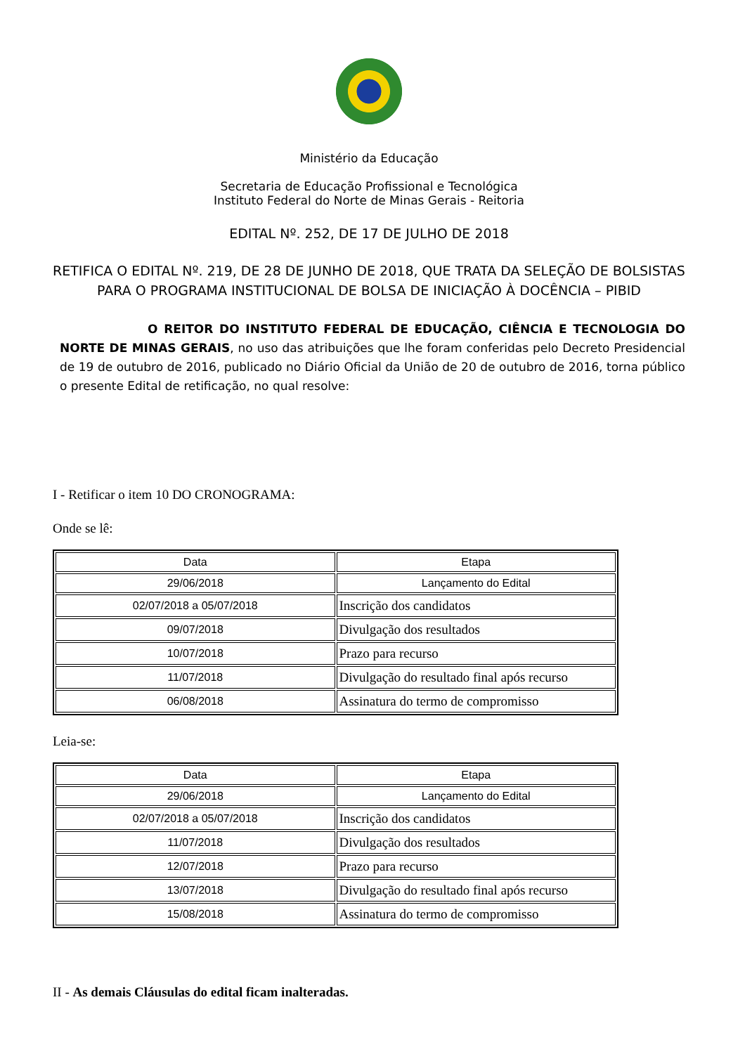Ministério da Educação
Secretaria de Educação Profissional e Tecnológica
Instituto Federal do Norte de Minas Gerais - Reitoria
EDITAL Nº. 252, DE 17 DE JULHO DE 2018
RETIFICA O EDITAL Nº. 219, DE 28 DE JUNHO DE 2018, QUE TRATA DA SELEÇÃO DE BOLSISTAS PARA O PROGRAMA INSTITUCIONAL DE BOLSA DE INICIAÇÃO À DOCÊNCIA – PIBID
O REITOR DO INSTITUTO FEDERAL DE EDUCAÇÃO, CIÊNCIA E TECNOLOGIA DO NORTE DE MINAS GERAIS, no uso das atribuições que lhe foram conferidas pelo Decreto Presidencial de 19 de outubro de 2016, publicado no Diário Oficial da União de 20 de outubro de 2016, torna público o presente Edital de retificação, no qual resolve:
I - Retificar o item 10 DO CRONOGRAMA:
Onde se lê:
| Data | Etapa |
| --- | --- |
| 29/06/2018 | Lançamento do Edital |
| 02/07/2018 a 05/07/2018 | Inscrição dos candidatos |
| 09/07/2018 | Divulgação dos resultados |
| 10/07/2018 | Prazo para recurso |
| 11/07/2018 | Divulgação do resultado final após recurso |
| 06/08/2018 | Assinatura do termo de compromisso |
Leia-se:
| Data | Etapa |
| --- | --- |
| 29/06/2018 | Lançamento do Edital |
| 02/07/2018 a 05/07/2018 | Inscrição dos candidatos |
| 11/07/2018 | Divulgação dos resultados |
| 12/07/2018 | Prazo para recurso |
| 13/07/2018 | Divulgação do resultado final após recurso |
| 15/08/2018 | Assinatura do termo de compromisso |
II - As demais Cláusulas do edital ficam inalteradas.